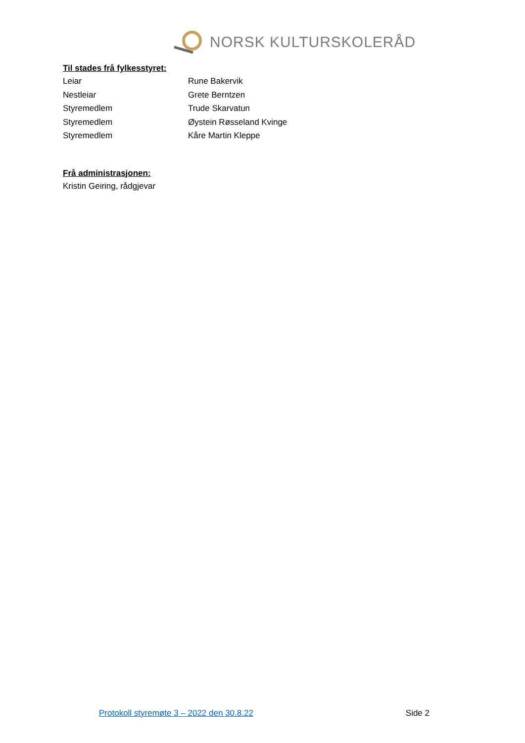NORSK KULTURSKOLERÅD
Til stades frå fylkesstyret:
Leiar Rune Bakervik
Nestleiar Grete Berntzen
Styremedlem Trude Skarvatun
Styremedlem Øystein Røsseland Kvinge
Styremedlem Kåre Martin Kleppe
Frå administrasjonen:
Kristin Geiring, rådgjevar
Protokoll styremøte 3 – 2022 den 30.8.22 Side 2